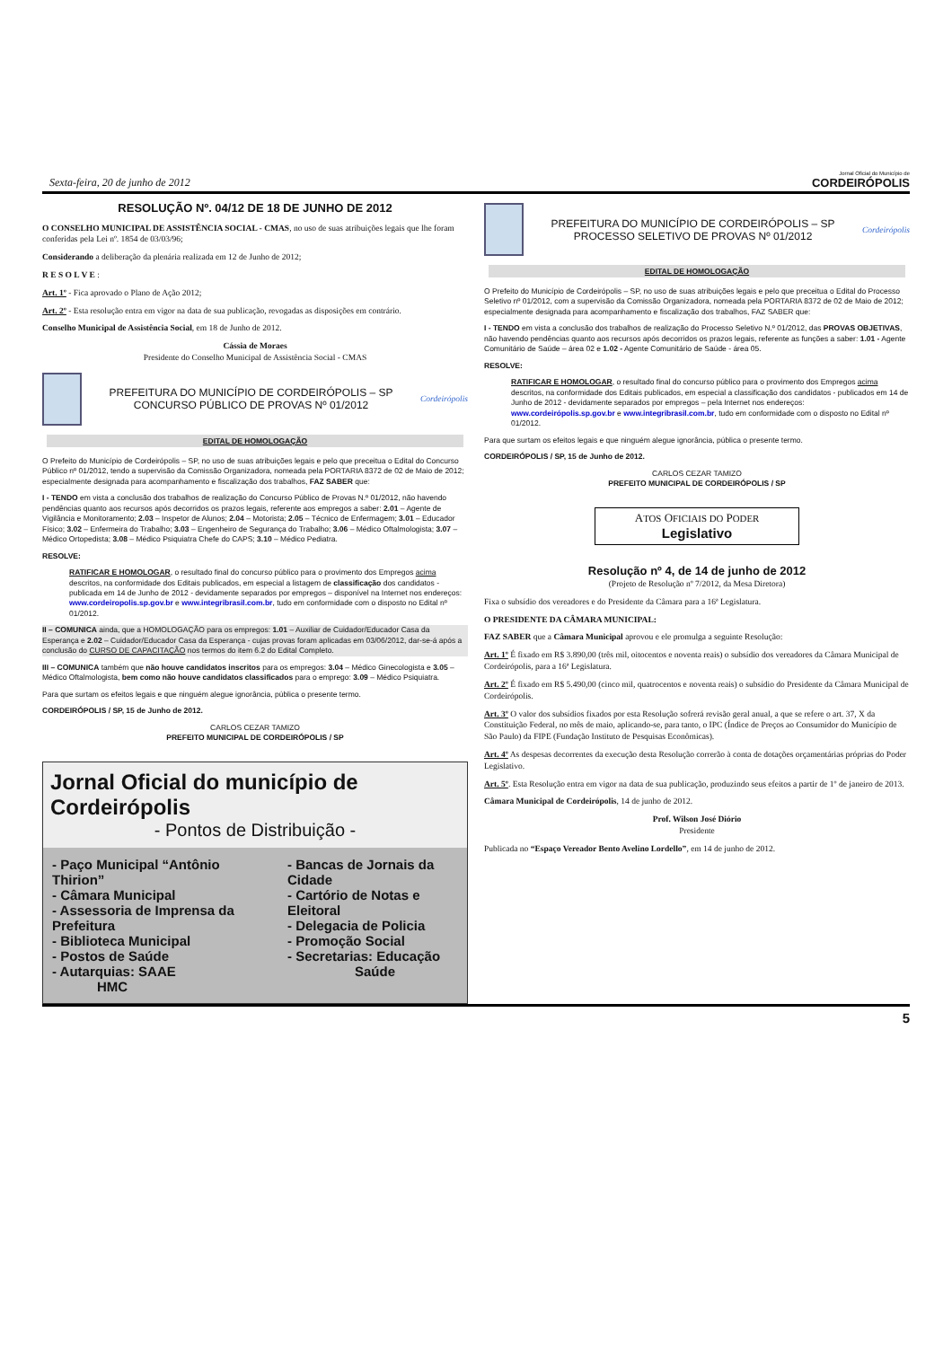Sexta-feira, 20 de junho de 2012
Jornal Oficial do Município de
CORDEIRÓPOLIS
RESOLUÇÃO Nº. 04/12 DE 18 DE JUNHO DE 2012
O CONSELHO MUNICIPAL DE ASSISTÊNCIA SOCIAL - CMAS, no uso de suas atribuições legais que lhe foram conferidas pela Lei nº. 1854 de 03/03/96;
Considerando a deliberação da plenária realizada em 12 de Junho de 2012;
R E S O L V E :
Art. 1º - Fica aprovado o Plano de Ação 2012;
Art. 2º - Esta resolução entra em vigor na data de sua publicação, revogadas as disposições em contrário.
Conselho Municipal de Assistência Social, em 18 de Junho de 2012.
Cássia de Moraes
Presidente do Conselho Municipal de Assistência Social - CMAS
PREFEITURA DO MUNICÍPIO DE CORDEIRÓPOLIS – SP
CONCURSO PÚBLICO DE PROVAS Nº 01/2012
Cordeirópolis
EDITAL DE HOMOLOGAÇÃO
O Prefeito do Município de Cordeirópolis – SP, no uso de suas atribuições legais e pelo que preceitua o Edital do Concurso Público nº 01/2012, tendo a supervisão da Comissão Organizadora, nomeada pela PORTARIA 8372 de 02 de Maio de 2012; especialmente designada para acompanhamento e fiscalização dos trabalhos, FAZ SABER que:
I - TENDO em vista a conclusão dos trabalhos de realização do Concurso Público de Provas N.º 01/2012, não havendo pendências quanto aos recursos após decorridos os prazos legais, referente aos empregos a saber: 2.01 – Agente de Vigilância e Monitoramento; 2.03 – Inspetor de Alunos; 2.04 – Motorista; 2.05 – Técnico de Enfermagem; 3.01 – Educador Físico; 3.02 – Enfermeira do Trabalho; 3.03 – Engenheiro de Segurança do Trabalho; 3.06 – Médico Oftalmologista; 3.07 – Médico Ortopedista; 3.08 – Médico Psiquiatra Chefe do CAPS; 3.10 – Médico Pediatra.
RESOLVE:
RATIFICAR E HOMOLOGAR, o resultado final do concurso público para o provimento dos Empregos acima descritos, na conformidade dos Editais publicados, em especial a listagem de classificação dos candidatos - publicada em 14 de Junho de 2012 - devidamente separados por empregos – disponível na Internet nos endereços: www.cordeiropolis.sp.gov.br e www.integribrasil.com.br, tudo em conformidade com o disposto no Edital nº 01/2012.
II – COMUNICA ainda, que a HOMOLOGAÇÃO para os empregos: 1.01 – Auxiliar de Cuidador/Educador Casa da Esperança e 2.02 – Cuidador/Educador Casa da Esperança - cujas provas foram aplicadas em 03/06/2012, dar-se-á após a conclusão do CURSO DE CAPACITAÇÃO nos termos do item 6.2 do Edital Completo.
III – COMUNICA também que não houve candidatos inscritos para os empregos: 3.04 – Médico Ginecologista e 3.05 – Médico Oftalmologista, bem como não houve candidatos classificados para o emprego: 3.09 – Médico Psiquiatra.
Para que surtam os efeitos legais e que ninguém alegue ignorância, pública o presente termo.
CORDEIRÓPOLIS / SP, 15 de Junho de 2012.
CARLOS CEZAR TAMIZO
PREFEITO MUNICIPAL DE CORDEIRÓPOLIS / SP
Jornal Oficial do município de Cordeirópolis
- Pontos de Distribuição -
- Paço Municipal “Antônio Thirion”
- Câmara Municipal
- Assessoria de Imprensa da Prefeitura
- Biblioteca Municipal
- Postos de Saúde
- Autarquias: SAAE
HMC
- Bancas de Jornais da Cidade
- Cartório de Notas e Eleitoral
- Delegacia de Policia
- Promoção Social
- Secretarias: Educação
Saúde
PREFEITURA DO MUNICÍPIO DE CORDEIRÓPOLIS – SP
PROCESSO SELETIVO DE PROVAS Nº 01/2012
Cordeirópolis
EDITAL DE HOMOLOGAÇÃO
O Prefeito do Município de Cordeirópolis – SP, no uso de suas atribuições legais e pelo que preceitua o Edital do Processo Seletivo nº 01/2012, com a supervisão da Comissão Organizadora, nomeada pela PORTARIA 8372 de 02 de Maio de 2012; especialmente designada para acompanhamento e fiscalização dos trabalhos, FAZ SABER que:
I - TENDO em vista a conclusão dos trabalhos de realização do Processo Seletivo N.º 01/2012, das PROVAS OBJETIVAS, não havendo pendências quanto aos recursos após decorridos os prazos legais, referente as funções a saber: 1.01 - Agente Comunitário de Saúde – área 02 e 1.02 - Agente Comunitário de Saúde - área 05.
RESOLVE:
RATIFICAR E HOMOLOGAR, o resultado final do concurso público para o provimento dos Empregos acima descritos, na conformidade dos Editais publicados, em especial a classificação dos candidatos - publicados em 14 de Junho de 2012 - devidamente separados por empregos – pela Internet nos endereços: www.cordeirópolis.sp.gov.br e www.integribrasil.com.br, tudo em conformidade com o disposto no Edital nº 01/2012.
Para que surtam os efeitos legais e que ninguém alegue ignorância, pública o presente termo.
CORDEIRÓPOLIS / SP, 15 de Junho de 2012.
CARLOS CEZAR TAMIZO
PREFEITO MUNICIPAL DE CORDEIRÓPOLIS / SP
ATOS OFICIAIS DO PODER
Legislativo
Resolução nº 4, de 14 de junho de 2012
(Projeto de Resolução nº 7/2012, da Mesa Diretora)
Fixa o subsídio dos vereadores e do Presidente da Câmara para a 16ª Legislatura.
O PRESIDENTE DA CÂMARA MUNICIPAL:
FAZ SABER que a Câmara Municipal aprovou e ele promulga a seguinte Resolução:
Art. 1º É fixado em R$ 3.890,00 (três mil, oitocentos e noventa reais) o subsídio dos vereadores da Câmara Municipal de Cordeirópolis, para a 16ª Legislatura.
Art. 2º É fixado em R$ 5.490,00 (cinco mil, quatrocentos e noventa reais) o subsídio do Presidente da Câmara Municipal de Cordeirópolis.
Art. 3º O valor dos subsídios fixados por esta Resolução sofrerá revisão geral anual, a que se refere o art. 37, X da Constituição Federal, no mês de maio, aplicando-se, para tanto, o IPC (Índice de Preços ao Consumidor do Município de São Paulo) da FIPE (Fundação Instituto de Pesquisas Econômicas).
Art. 4º As despesas decorrentes da execução desta Resolução correrão à conta de dotações orçamentárias próprias do Poder Legislativo.
Art. 5º. Esta Resolução entra em vigor na data de sua publicação, produzindo seus efeitos a partir de 1º de janeiro de 2013.
Câmara Municipal de Cordeirópolis, 14 de junho de 2012.
Prof. Wilson José Diório
Presidente
Publicada no “Espaço Vereador Bento Avelino Lordello”, em 14 de junho de 2012.
5